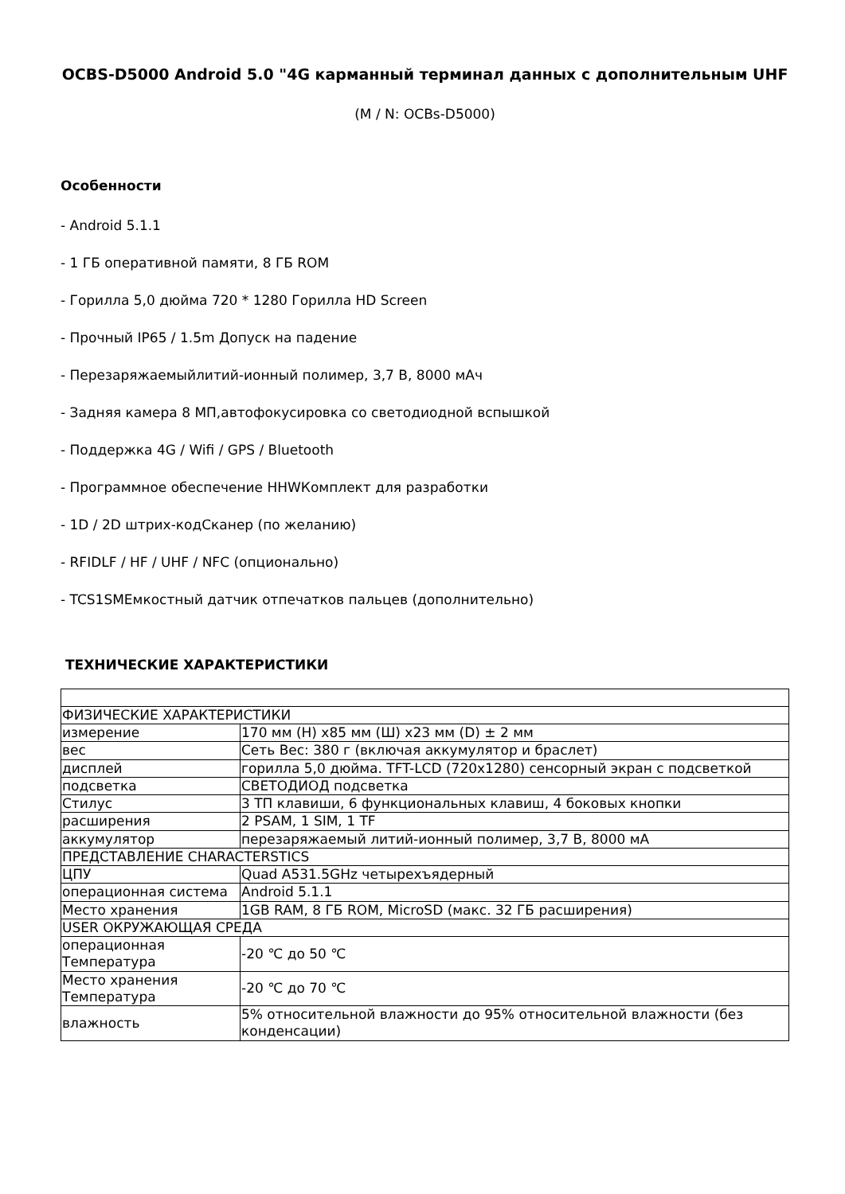OCBS-D5000 Android 5.0 "4G карманный терминал данных с дополнительным UHF
(M / N: OCBs-D5000)
Особенности
- Android 5.1.1
- 1 ГБ оперативной памяти, 8 ГБ ROM
- Горилла 5,0 дюйма 720 * 1280 Горилла HD Screen
- Прочный IP65 / 1.5m Допуск на падение
- Перезаряжаемыйлитий-ионный полимер, 3,7 В, 8000 мАч
- Задняя камера 8 МП,автофокусировка со светодиодной вспышкой
- Поддержка 4G / Wifi / GPS / Bluetooth
- Программное обеспечение HHWКомплект для разработки
- 1D / 2D штрих-кодСканер (по желанию)
- RFIDLF / HF / UHF / NFC (опционально)
- TCS1SMЕмкостный датчик отпечатков пальцев (дополнительно)
ТЕХНИЧЕСКИЕ ХАРАКТЕРИСТИКИ
| ФИЗИЧЕСКИЕ ХАРАКТЕРИСТИКИ | |
| измерение | 170 мм (H) x85 мм (Ш) x23 мм (D) ± 2 мм |
| вес | Сеть Вес: 380 г (включая аккумулятор и браслет) |
| дисплей | горилла 5,0 дюйма. TFT-LCD (720x1280) сенсорный экран с подсветкой |
| подсветка | СВЕТОДИОД подсветка |
| Стилус | 3 ТП клавиши, 6 функциональных клавиш, 4 боковых кнопки |
| расширения | 2 PSAM, 1 SIM, 1 TF |
| аккумулятор | перезаряжаемый литий-ионный полимер, 3,7 В, 8000 мА |
| ПРЕДСТАВЛЕНИЕ CHARACTERSTICS | |
| ЦПУ | Quad A531.5GHz четырехъядерный |
| операционная система | Android 5.1.1 |
| Место хранения | 1GB RAM, 8 ГБ ROM, MicroSD (макс. 32 ГБ расширения) |
| USER ОКРУЖАЮЩАЯ СРЕДА | |
| операционная Температура | -20 ℃ до 50 ℃ |
| Место хранения Температура | -20 ℃ до 70 ℃ |
| влажность | 5% относительной влажности до 95% относительной влажности (без конденсации) |